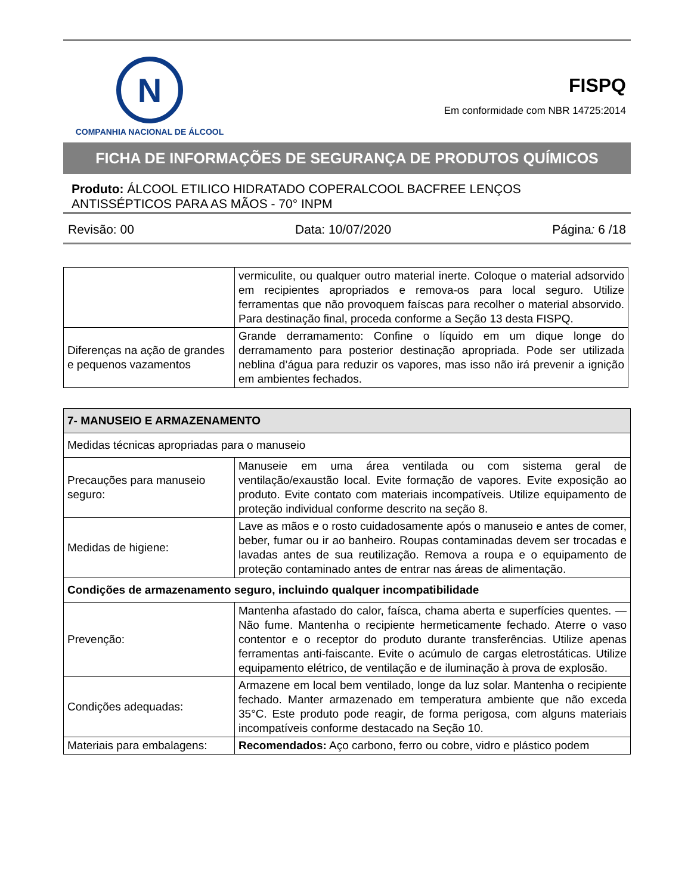N
COMPANHIA NACIONAL DE ÁLCOOL
FISPQ
Em conformidade com NBR 14725:2014
FICHA DE INFORMAÇÕES DE SEGURANÇA DE PRODUTOS QUÍMICOS
Produto: ÁLCOOL ETILICO HIDRATADO COPERALCOOL BACFREE LENÇOS ANTISSÉPTICOS PARA AS MÃOS - 70° INPM
Revisão: 00 Data: 10/07/2020 Página: 6 /18
| | vermiculite, ou qualquer outro material inerte. Coloque o material adsorvido em recipientes apropriados e remova-os para local seguro. Utilize ferramentas que não provoquem faíscas para recolher o material absorvido. Para destinação final, proceda conforme a Seção 13 desta FISPQ. |
| Diferenças na ação de grandes e pequenos vazamentos | Grande derramamento: Confine o líquido em um dique longe do derramamento para posterior destinação apropriada. Pode ser utilizada neblina d’água para reduzir os vapores, mas isso não irá prevenir a ignição em ambientes fechados. |
| 7- MANUSEIO E ARMAZENAMENTO | |
| Medidas técnicas apropriadas para o manuseio | |
| Precauções para manuseio seguro: | Manuseie em uma área ventilada ou com sistema geral de ventilação/exaustão local. Evite formação de vapores. Evite exposição ao produto. Evite contato com materiais incompatíveis. Utilize equipamento de proteção individual conforme descrito na seção 8. |
| Medidas de higiene: | Lave as mãos e o rosto cuidadosamente após o manuseio e antes de comer, beber, fumar ou ir ao banheiro. Roupas contaminadas devem ser trocadas e lavadas antes de sua reutilização. Remova a roupa e o equipamento de proteção contaminado antes de entrar nas áreas de alimentação. |
| Condições de armazenamento seguro, incluindo qualquer incompatibilidade | |
| Prevenção: | Mantenha afastado do calor, faísca, chama aberta e superfícies quentes. — Não fume. Mantenha o recipiente hermeticamente fechado. Aterre o vaso contentor e o receptor do produto durante transferências. Utilize apenas ferramentas anti-faiscante. Evite o acúmulo de cargas eletrostáticas. Utilize equipamento elétrico, de ventilação e de iluminação à prova de explosão. |
| Condições adequadas: | Armazene em local bem ventilado, longe da luz solar. Mantenha o recipiente fechado. Manter armazenado em temperatura ambiente que não exceda 35°C. Este produto pode reagir, de forma perigosa, com alguns materiais incompatíveis conforme destacado na Seção 10. |
| Materiais para embalagens: | Recomendados: Aço carbono, ferro ou cobre, vidro e plástico podem |